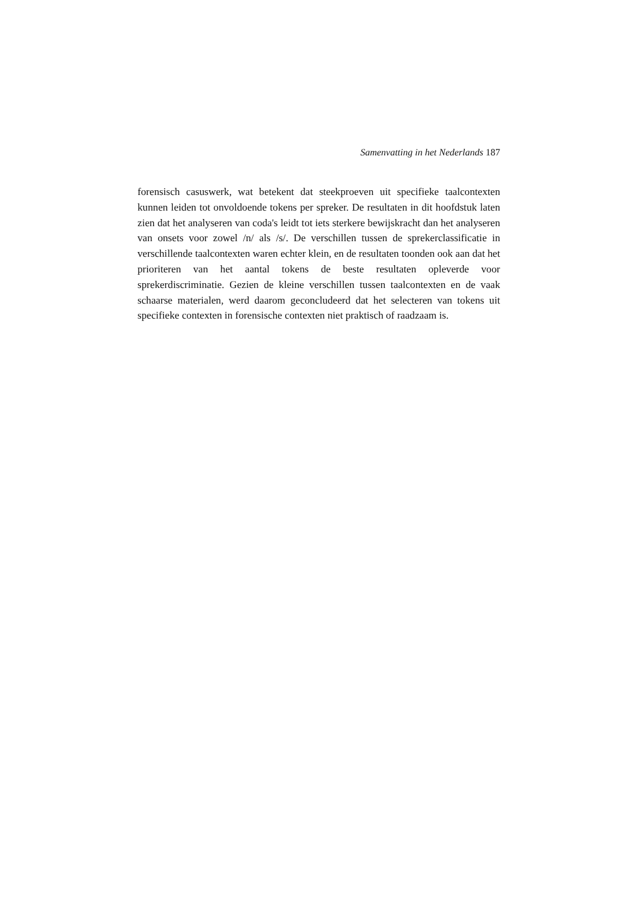Samenvatting in het Nederlands 187
forensisch casuswerk, wat betekent dat steekproeven uit specifieke taalcontexten kunnen leiden tot onvoldoende tokens per spreker. De resultaten in dit hoofdstuk laten zien dat het analyseren van coda's leidt tot iets sterkere bewijskracht dan het analyseren van onsets voor zowel /n/ als /s/. De verschillen tussen de sprekerclassificatie in verschillende taalcontexten waren echter klein, en de resultaten toonden ook aan dat het prioriteren van het aantal tokens de beste resultaten opleverde voor sprekerdiscriminatie. Gezien de kleine verschillen tussen taalcontexten en de vaak schaarse materialen, werd daarom geconcludeerd dat het selecteren van tokens uit specifieke contexten in forensische contexten niet praktisch of raadzaam is.